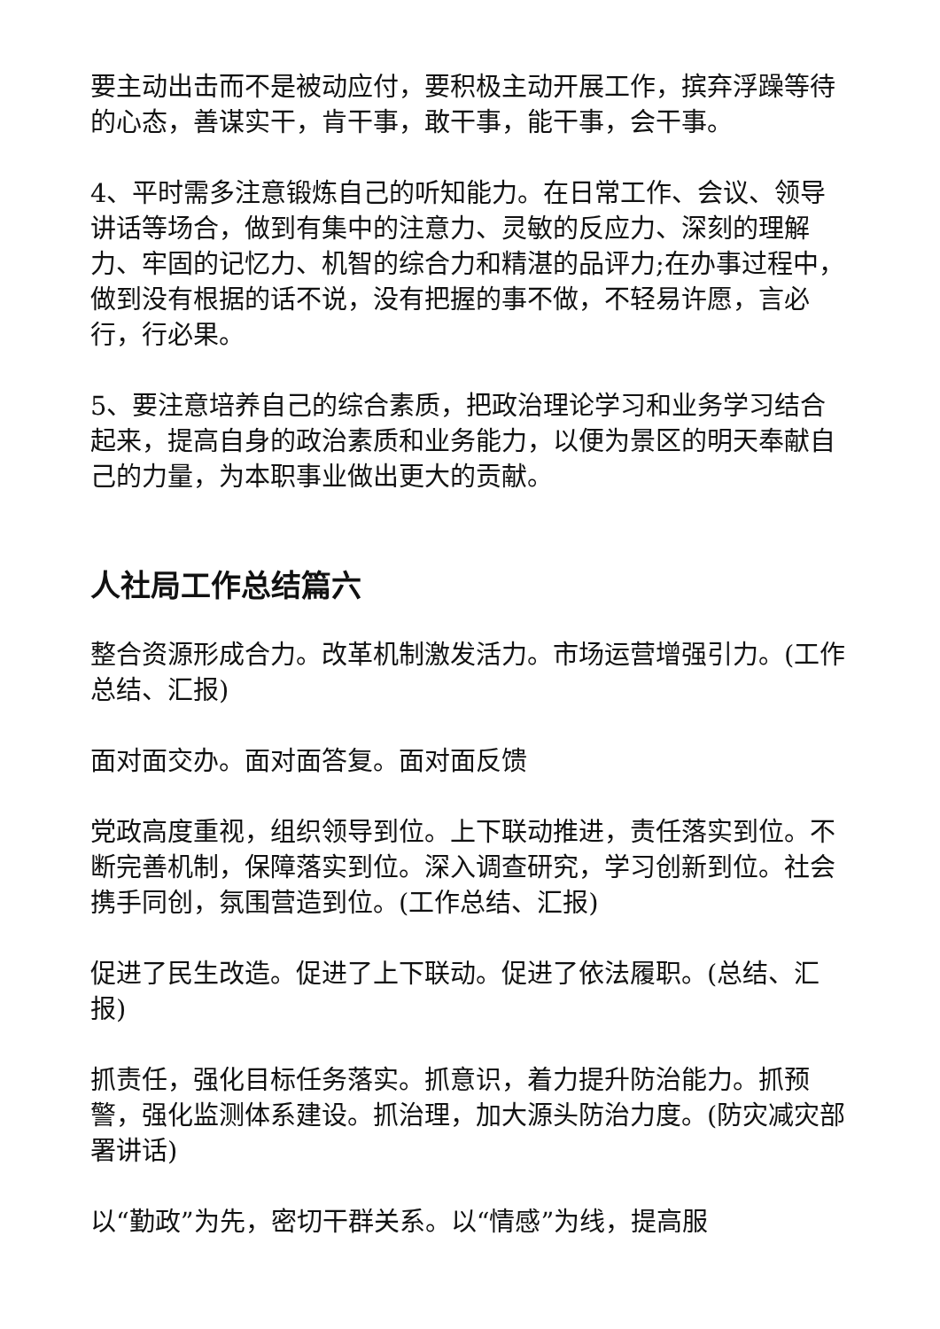要主动出击而不是被动应付，要积极主动开展工作，摈弃浮躁等待的心态，善谋实干，肯干事，敢干事，能干事，会干事。
4、平时需多注意锻炼自己的听知能力。在日常工作、会议、领导讲话等场合，做到有集中的注意力、灵敏的反应力、深刻的理解力、牢固的记忆力、机智的综合力和精湛的品评力;在办事过程中，做到没有根据的话不说，没有把握的事不做，不轻易许愿，言必行，行必果。
5、要注意培养自己的综合素质，把政治理论学习和业务学习结合起来，提高自身的政治素质和业务能力，以便为景区的明天奉献自己的力量，为本职事业做出更大的贡献。
人社局工作总结篇六
整合资源形成合力。改革机制激发活力。市场运营增强引力。(工作总结、汇报)
面对面交办。面对面答复。面对面反馈
党政高度重视，组织领导到位。上下联动推进，责任落实到位。不断完善机制，保障落实到位。深入调查研究，学习创新到位。社会携手同创，氛围营造到位。(工作总结、汇报)
促进了民生改造。促进了上下联动。促进了依法履职。(总结、汇报)
抓责任，强化目标任务落实。抓意识，着力提升防治能力。抓预警，强化监测体系建设。抓治理，加大源头防治力度。(防灾减灾部署讲话)
以“勤政”为先，密切干群关系。以“情感”为线，提高服